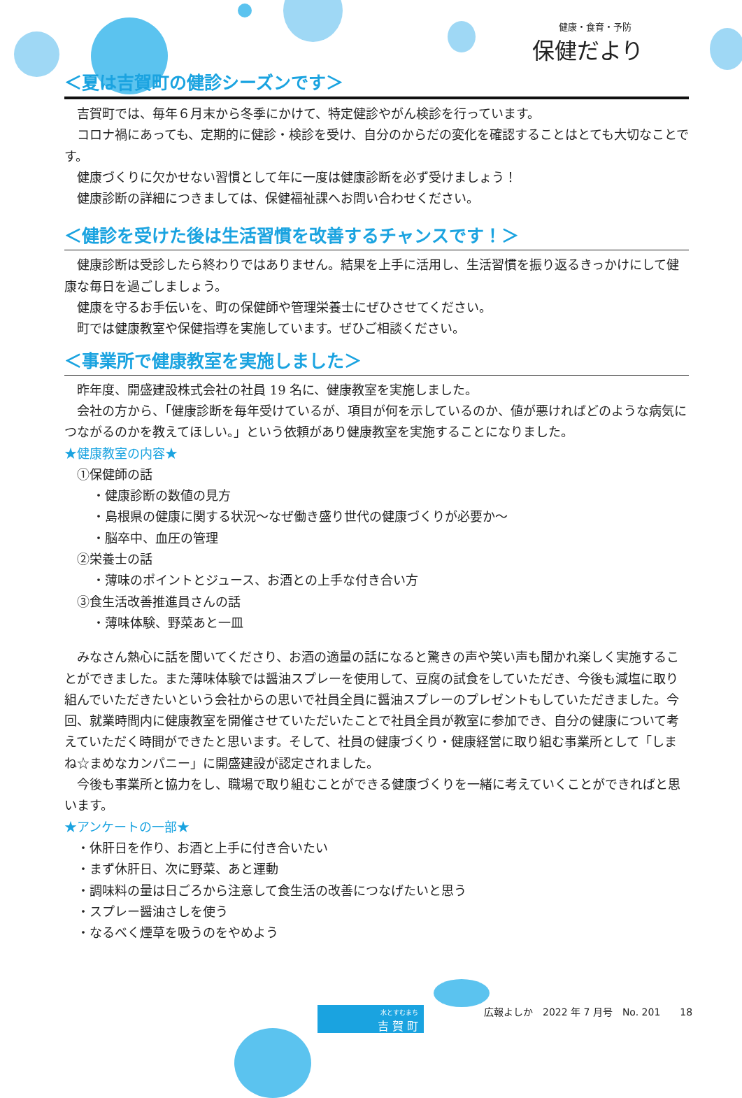健康・食育・予防
保健だより
＜夏は吉賀町の健診シーズンです＞
吉賀町では、毎年６月末から冬季にかけて、特定健診やがん検診を行っています。
コロナ禍にあっても、定期的に健診・検診を受け、自分のからだの変化を確認することはとても大切なことです。
健康づくりに欠かせない習慣として年に一度は健康診断を必ず受けましょう！
健康診断の詳細につきましては、保健福祉課へお問い合わせください。
＜健診を受けた後は生活習慣を改善するチャンスです！＞
健康診断は受診したら終わりではありません。結果を上手に活用し、生活習慣を振り返るきっかけにして健康な毎日を過ごしましょう。
健康を守るお手伝いを、町の保健師や管理栄養士にぜひさせてください。
町では健康教室や保健指導を実施しています。ぜひご相談ください。
＜事業所で健康教室を実施しました＞
昨年度、開盛建設株式会社の社員 19 名に、健康教室を実施しました。
会社の方から、「健康診断を毎年受けているが、項目が何を示しているのか、値が悪ければどのような病気につながるのかを教えてほしい。」という依頼があり健康教室を実施することになりました。
★健康教室の内容★
①保健師の話
・健康診断の数値の見方
・島根県の健康に関する状況～なぜ働き盛り世代の健康づくりが必要か～
・脳卒中、血圧の管理
②栄養士の話
・薄味のポイントとジュース、お酒との上手な付き合い方
③食生活改善推進員さんの話
・薄味体験、野菜あと一皿
みなさん熱心に話を聞いてくださり、お酒の適量の話になると驚きの声や笑い声も聞かれ楽しく実施することができました。また薄味体験では醤油スプレーを使用して、豆腐の試食をしていただき、今後も減塩に取り組んでいただきたいという会社からの思いで社員全員に醤油スプレーのプレゼントもしていただきました。今回、就業時間内に健康教室を開催させていただいたことで社員全員が教室に参加でき、自分の健康について考えていただく時間ができたと思います。そして、社員の健康づくり・健康経営に取り組む事業所として「しまね☆まめなカンパニー」に開盛建設が認定されました。
今後も事業所と協力をし、職場で取り組むことができる健康づくりを一緒に考えていくことができればと思います。
★アンケートの一部★
・休肝日を作り、お酒と上手に付き合いたい
・まず休肝日、次に野菜、あと運動
・調味料の量は日ごろから注意して食生活の改善につなげたいと思う
・スプレー醤油さしを使う
・なるべく煙草を吸うのをやめよう
水とすむまち
吉 賀 町
広報よしか　2022 年 7 月号　No. 201　　18